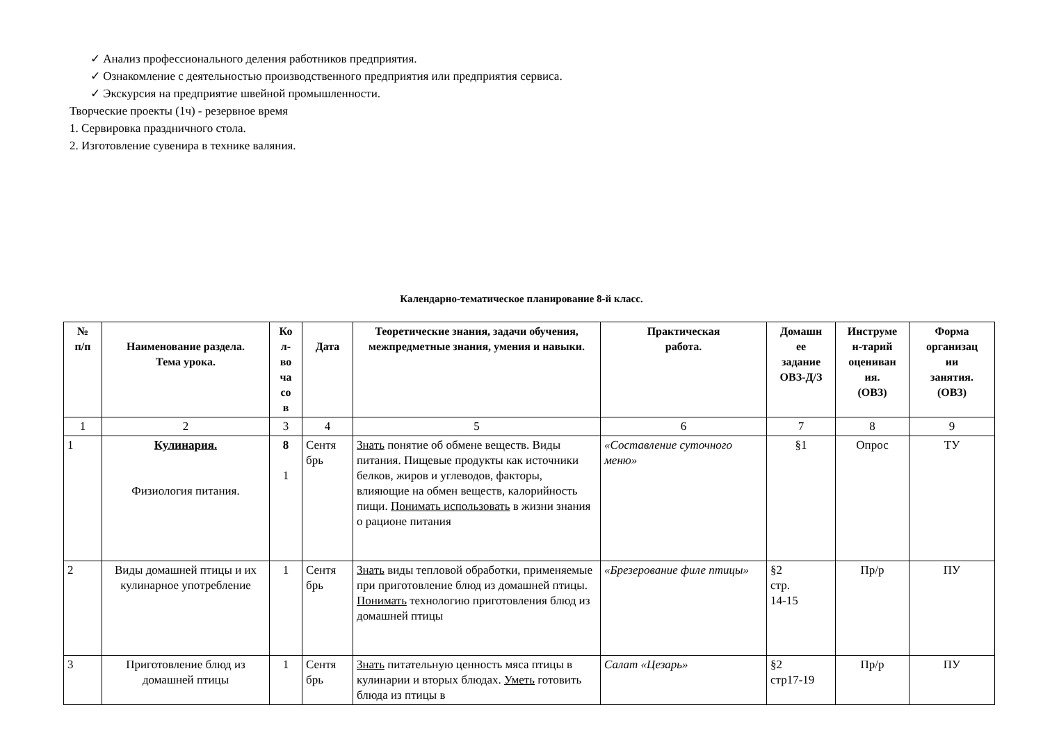✓ Анализ профессионального деления работников предприятия.
✓ Ознакомление с деятельностью производственного предприятия или предприятия сервиса.
✓ Экскурсия на предприятие швейной промышленности.
Творческие проекты (1ч) - резервное время
1. Сервировка праздничного стола.
2. Изготовление сувенира в технике валяния.
Календарно-тематическое планирование 8-й класс.
| № п/п | Наименование раздела. Тема урока. | Ко л- во ча со в | Дата | Теоретические знания, задачи обучения, межпредметные знания, умения и навыки. | Практическая работа. | Домашн ее задание ОВЗ-Д/З | Инструме н-тарий оцениван ия. (ОВЗ) | Форма организац ии занятия. (ОВЗ) |
| --- | --- | --- | --- | --- | --- | --- | --- | --- |
| 1 | 2 | 3 | 4 | 5 | 6 | 7 | 8 | 9 |
| 1 | Кулинария. Физиология питания. | 8 1 | Сентя брь | Знать понятие об обмене веществ. Виды питания. Пищевые продукты как источники белков, жиров и углеводов, факторы, влияющие на обмен веществ, калорийность пищи. Понимать использовать в жизни знания о рационе питания | «Составление суточного меню» | §1 | Опрос | ТУ |
| 2 | Виды домашней птицы и их кулинарное употребление | 1 | Сентя брь | Знать виды тепловой обработки, применяемые при приготовление блюд из домашней птицы. Понимать технологию приготовления блюд из домашней птицы | «Брезерование филе птицы» | §2 стр. 14-15 | Пр/р | ПУ |
| 3 | Приготовление блюд из домашней птицы | 1 | Сентя брь | Знать питательную ценность мяса птицы в кулинарии и вторых блюдах. Уметь готовить блюда из птицы в | Салат «Цезарь» | §2 стр17-19 | Пр/р | ПУ |